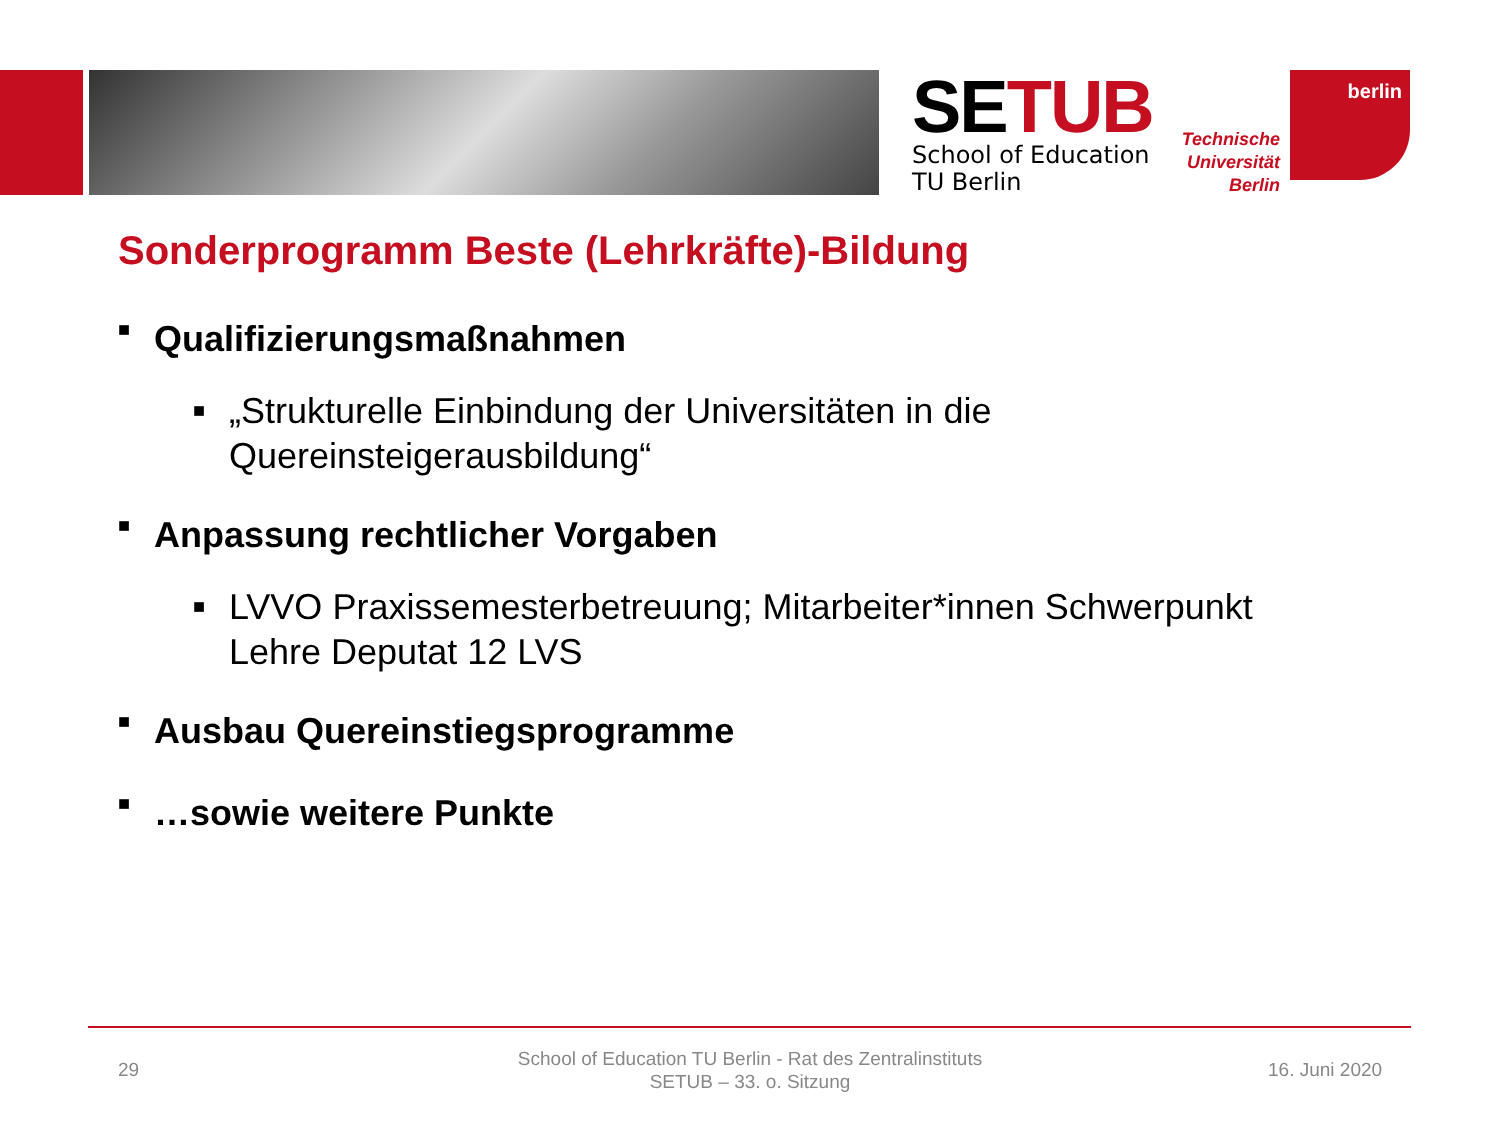SETUB
School of Education
TU Berlin
Technische Universität Berlin
berlin
Sonderprogramm Beste (Lehrkräfte)-Bildung
■ Qualifizierungsmaßnahmen
■ „Strukturelle Einbindung der Universitäten in die
Quereinsteigerausbildung“
■ Anpassung rechtlicher Vorgaben
■ LVVO Praxissemesterbetreuung; Mitarbeiter*innen Schwerpunkt
Lehre Deputat 12 LVS
■ Ausbau Quereinstiegsprogramme
■ …sowie weitere Punkte
29
School of Education TU Berlin - Rat des Zentralinstituts
SETUB – 33. o. Sitzung
16. Juni 2020